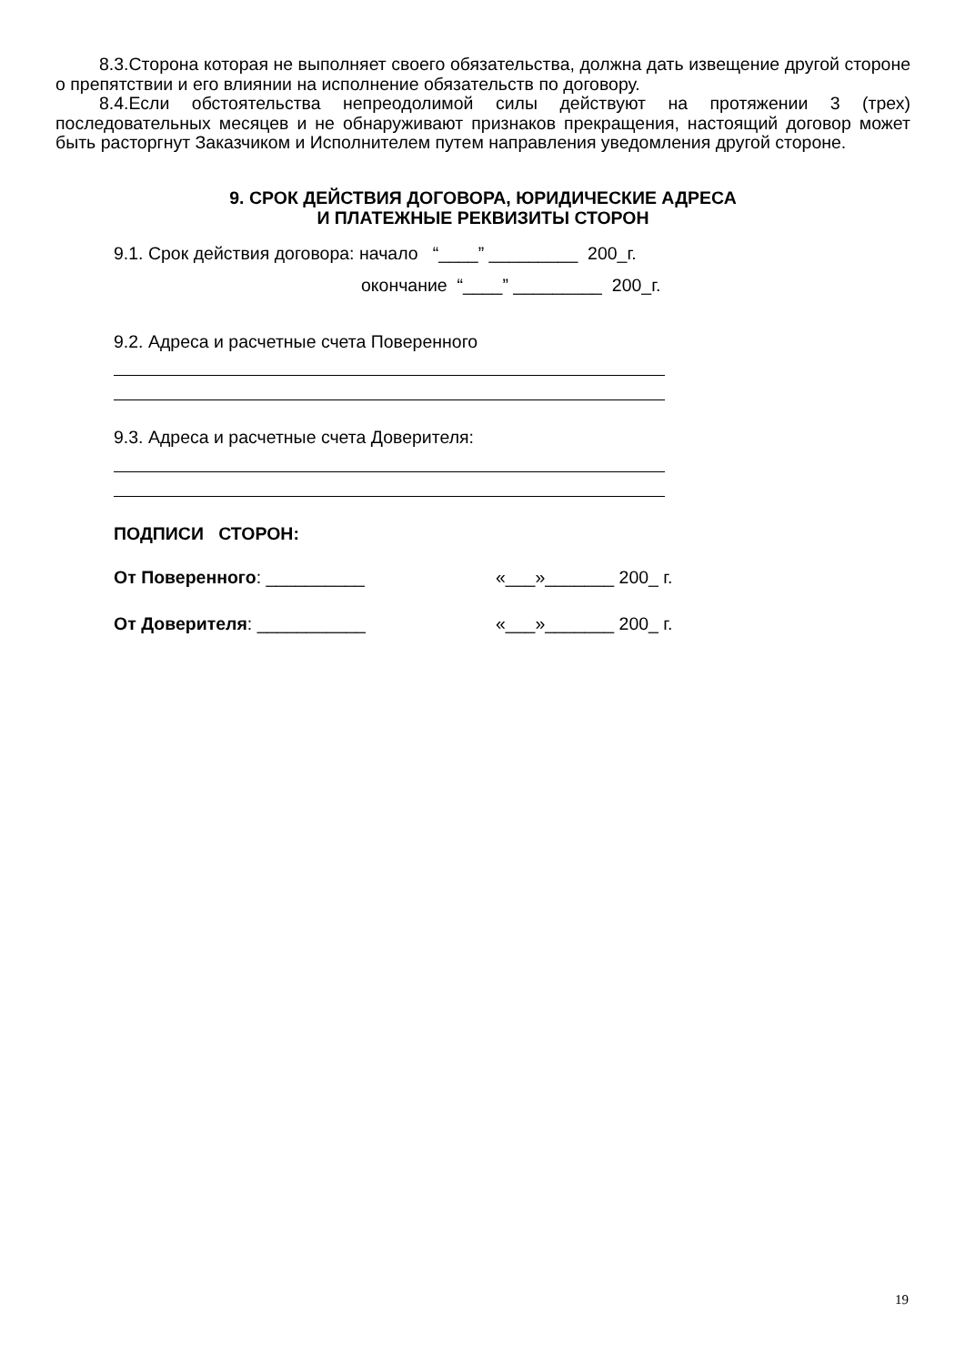8.3.Сторона которая не выполняет своего обязательства, должна дать извещение другой стороне о препятствии и его влиянии на исполнение обязательств по договору.
8.4.Если обстоятельства непреодолимой силы действуют на протяжении 3 (трех) последовательных месяцев и не обнаруживают признаков прекращения, настоящий договор может быть расторгнут Заказчиком и Исполнителем путем направления уведомления другой стороне.
9. СРОК ДЕЙСТВИЯ ДОГОВОРА, ЮРИДИЧЕСКИЕ АДРЕСА
И ПЛАТЕЖНЫЕ РЕКВИЗИТЫ СТОРОН
9.1. Срок действия договора: начало “____” _________ 200_г.
окончание “____” _________ 200_г.
9.2. Адреса и расчетные счета Поверенного
9.3. Адреса и расчетные счета Доверителя:
ПОДПИСИ СТОРОН:
От Поверенного: __________ «___»_______ 200_ г.
От Доверителя: ___________ «___»_______ 200_ г.
19